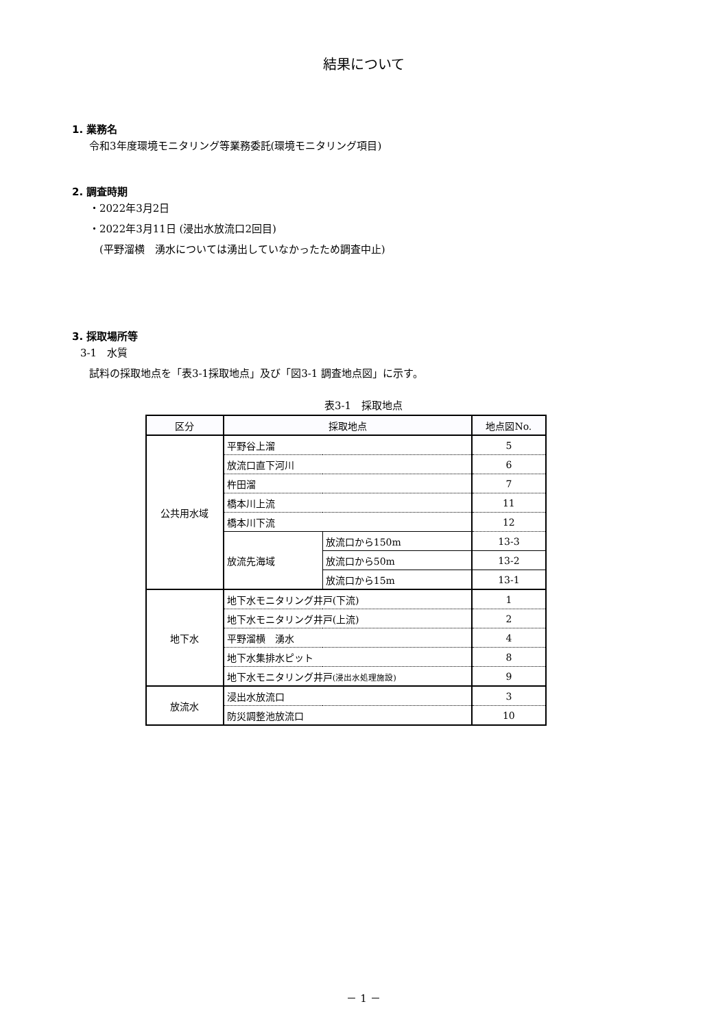結果について
1. 業務名
令和3年度環境モニタリング等業務委託(環境モニタリング項目)
2. 調査時期
・2022年3月2日
・2022年3月11日 (浸出水放流口2回目)
　(平野溜横　湧水については湧出していなかったため調査中止)
3. 採取場所等
3-1　水質
試料の採取地点を「表3-1採取地点」及び「図3-1 調査地点図」に示す。
表3-1　採取地点
| 区分 | 採取地点 | | 地点図No. |
| --- | --- | --- | --- |
| 公共用水域 | 平野谷上溜 | | 5 |
| | 放流口直下河川 | | 6 |
| | 杵田溜 | | 7 |
| | 橋本川上流 | | 11 |
| | 橋本川下流 | | 12 |
| | 放流先海域 | 放流口から150m | 13-3 |
| | | 放流口から50m | 13-2 |
| | | 放流口から15m | 13-1 |
| 地下水 | 地下水モニタリング井戸(下流) | | 1 |
| | 地下水モニタリング井戸(上流) | | 2 |
| | 平野溜横 湧水 | | 4 |
| | 地下水集排水ピット | | 8 |
| | 地下水モニタリング井戸 (浸出水処理施設) | | 9 |
| 放流水 | 浸出水放流口 | | 3 |
| | 防災調整池放流口 | | 10 |
－ 1 －